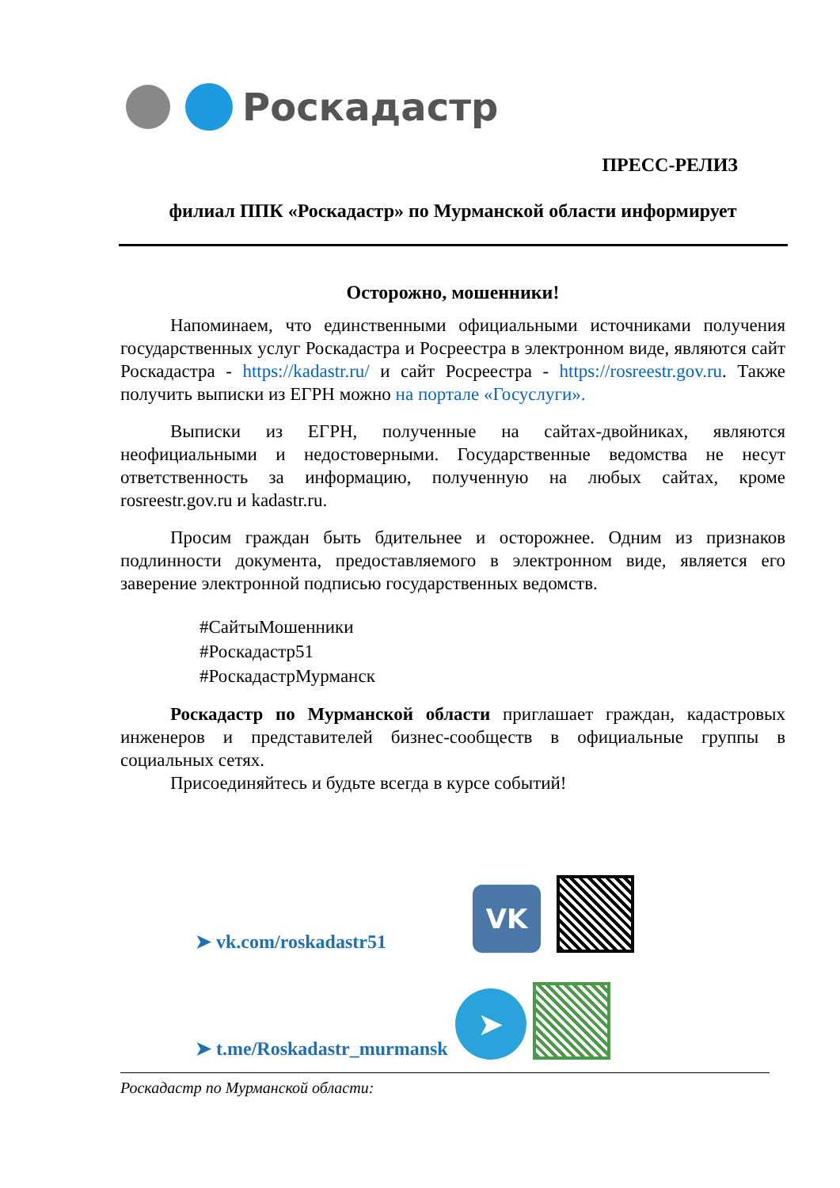Роскадастр
ПРЕСС-РЕЛИЗ
филиал ППК «Роскадастр» по Мурманской области информирует
Осторожно, мошенники!
Напоминаем, что единственными официальными источниками получения государственных услуг Роскадастра и Росреестра в электронном виде, являются сайт Роскадастра - https://kadastr.ru/ и сайт Росреестра - https://rosreestr.gov.ru. Также получить выписки из ЕГРН можно на портале «Госуслуги».
Выписки из ЕГРН, полученные на сайтах-двойниках, являются неофициальными и недостоверными. Государственные ведомства не несут ответственность за информацию, полученную на любых сайтах, кроме rosreestr.gov.ru и kadastr.ru.
Просим граждан быть бдительнее и осторожнее. Одним из признаков подлинности документа, предоставляемого в электронном виде, является его заверение электронной подписью государственных ведомств.
#СайтыМошенники
#Роскадастр51
#РоскадастрМурманск
Роскадастр по Мурманской области приглашает граждан, кадастровых инженеров и представителей бизнес-сообществ в официальные группы в социальных сетях.
Присоединяйтесь и будьте всегда в курсе событий!
➤ vk.com/roskadastr51
VK
➤ t.me/Roskadastr_murmansk
➤
Роскадастр по Мурманской области: